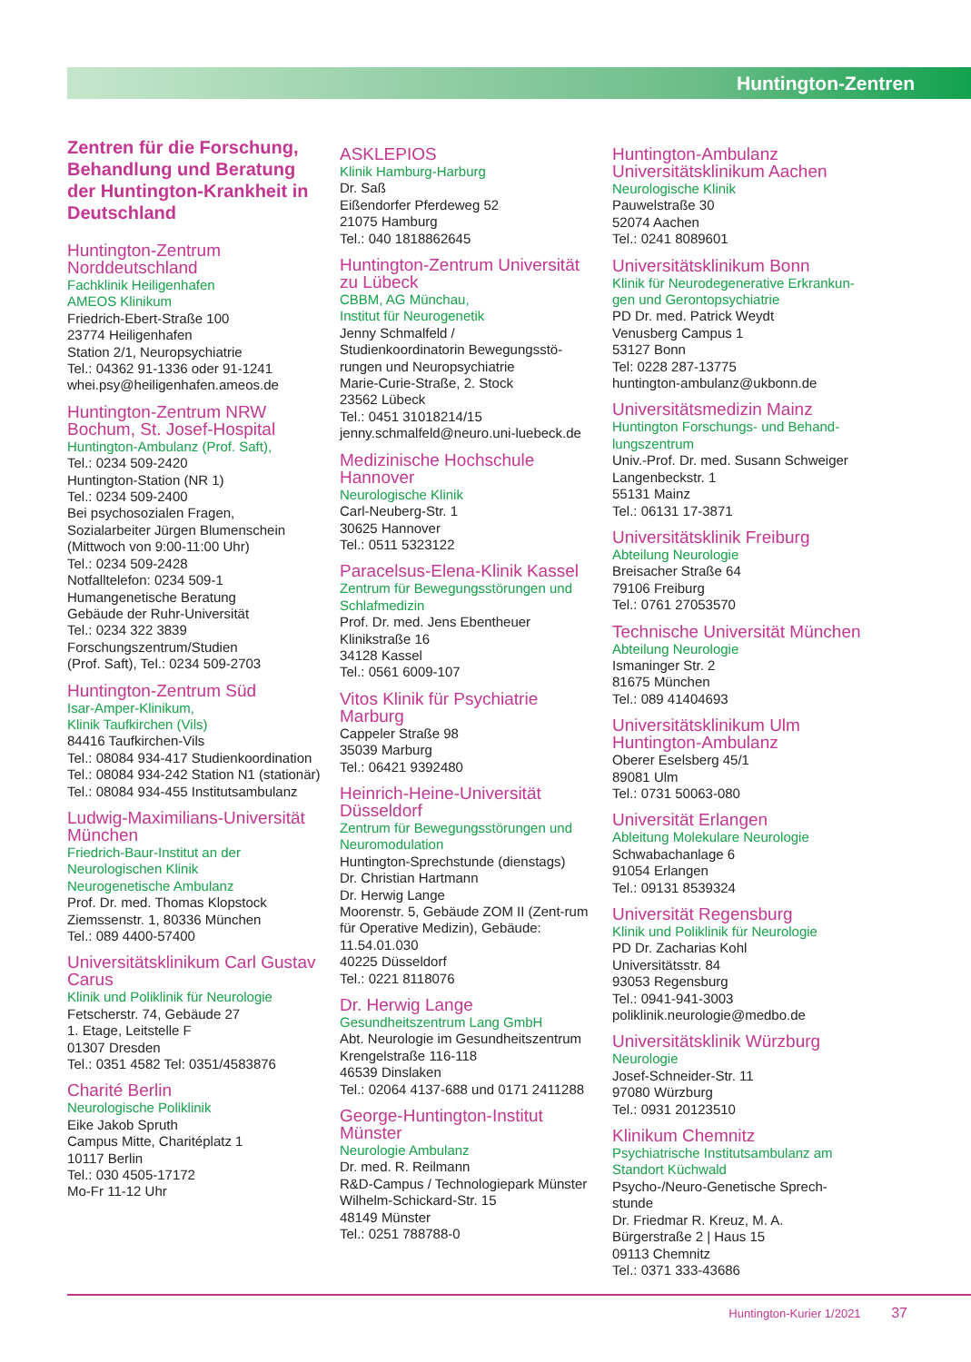Huntington-Zentren
Zentren für die Forschung, Behandlung und Beratung der Huntington-Krankheit in Deutschland
Huntington-Zentrum Norddeutschland
Fachklinik Heiligenhafen
AMEOS Klinikum
Friedrich-Ebert-Straße 100
23774 Heiligenhafen
Station 2/1, Neuropsychiatrie
Tel.: 04362 91-1336 oder 91-1241
whei.psy@heiligenhafen.ameos.de
Huntington-Zentrum NRW Bochum, St. Josef-Hospital
Huntington-Ambulanz (Prof. Saft),
Tel.: 0234 509-2420
Huntington-Station (NR 1)
Tel.: 0234 509-2400
Bei psychosozialen Fragen, Sozialarbeiter Jürgen Blumenschein (Mittwoch von 9:00-11:00 Uhr)
Tel.: 0234 509-2428
Notfalltelefon: 0234 509-1
Humangenetische Beratung
Gebäude der Ruhr-Universität
Tel.: 0234 322 3839
Forschungszentrum/Studien
(Prof. Saft), Tel.: 0234 509-2703
Huntington-Zentrum Süd
Isar-Amper-Klinikum,
Klinik Taufkirchen (Vils)
84416 Taufkirchen-Vils
Tel.: 08084 934-417 Studienkoordination
Tel.: 08084 934-242 Station N1 (stationär)
Tel.: 08084 934-455 Institutsambulanz
Ludwig-Maximilians-Universität München
Friedrich-Baur-Institut an der Neurologischen Klinik
Neurogenetische Ambulanz
Prof. Dr. med. Thomas Klopstock
Ziemssenstr. 1, 80336 München
Tel.: 089 4400-57400
Universitätsklinikum Carl Gustav Carus
Klinik und Poliklinik für Neurologie
Fetscherstr. 74, Gebäude 27
1. Etage, Leitstelle F
01307 Dresden
Tel.: 0351 4582 Tel: 0351/4583876
Charité Berlin
Neurologische Poliklinik
Eike Jakob Spruth
Campus Mitte, Charitéplatz 1
10117 Berlin
Tel.: 030 4505-17172
Mo-Fr 11-12 Uhr
ASKLEPIOS
Klinik Hamburg-Harburg
Dr. Saß
Eißendorfer Pferdeweg 52
21075 Hamburg
Tel.: 040 1818862645
Huntington-Zentrum Universität zu Lübeck
CBBM, AG Münchau,
Institut für Neurogenetik
Jenny Schmalfeld /
Studienkoordinatorin Bewegungsstö-rungen und Neuropsychiatrie
Marie-Curie-Straße, 2. Stock
23562 Lübeck
Tel.: 0451 31018214/15
jenny.schmalfeld@neuro.uni-luebeck.de
Medizinische Hochschule Hannover
Neurologische Klinik
Carl-Neuberg-Str. 1
30625 Hannover
Tel.: 0511 5323122
Paracelsus-Elena-Klinik Kassel
Zentrum für Bewegungsstörungen und Schlafmedizin
Prof. Dr. med. Jens Ebentheuer
Klinikstraße 16
34128 Kassel
Tel.: 0561 6009-107
Vitos Klinik für Psychiatrie Marburg
Cappeler Straße 98
35039 Marburg
Tel.: 06421 9392480
Heinrich-Heine-Universität Düsseldorf
Zentrum für Bewegungsstörungen und Neuromodulation
Huntington-Sprechstunde (dienstags)
Dr. Christian Hartmann
Dr. Herwig Lange
Moorenstr. 5, Gebäude ZOM II (Zent-rum für Operative Medizin), Gebäude: 11.54.01.030
40225 Düsseldorf
Tel.: 0221 8118076
Dr. Herwig Lange
Gesundheitszentrum Lang GmbH
Abt. Neurologie im Gesundheitszentrum
Krengelstraße 116-118
46539 Dinslaken
Tel.: 02064 4137-688 und 0171 2411288
George-Huntington-Institut Münster
Neurologie Ambulanz
Dr. med. R. Reilmann
R&D-Campus / Technologiepark Münster
Wilhelm-Schickard-Str. 15
48149 Münster
Tel.: 0251 788788-0
Huntington-Ambulanz Universitätsklinikum Aachen
Neurologische Klinik
Pauwelstraße 30
52074 Aachen
Tel.: 0241 8089601
Universitätsklinikum Bonn
Klinik für Neurodegenerative Erkrankun-gen und Gerontopsychiatrie
PD Dr. med. Patrick Weydt
Venusberg Campus 1
53127 Bonn
Tel: 0228 287-13775
huntington-ambulanz@ukbonn.de
Universitätsmedizin Mainz
Huntington Forschungs- und Behand-lungszentrum
Univ.-Prof. Dr. med. Susann Schweiger
Langenbeckstr. 1
55131 Mainz
Tel.: 06131 17-3871
Universitätsklinik Freiburg
Abteilung Neurologie
Breisacher Straße 64
79106 Freiburg
Tel.: 0761 27053570
Technische Universität München
Abteilung Neurologie
Ismaninger Str. 2
81675 München
Tel.: 089 41404693
Universitätsklinikum Ulm Huntington-Ambulanz
Oberer Eselsberg 45/1
89081 Ulm
Tel.: 0731 50063-080
Universität Erlangen
Ableitung Molekulare Neurologie
Schwabachanlage 6
91054 Erlangen
Tel.: 09131 8539324
Universität Regensburg
Klinik und Poliklinik für Neurologie
PD Dr. Zacharias Kohl
Universitätsstr. 84
93053 Regensburg
Tel.: 0941-941-3003
poliklinik.neurologie@medbo.de
Universitätsklinik Würzburg
Neurologie
Josef-Schneider-Str. 11
97080 Würzburg
Tel.: 0931 20123510
Klinikum Chemnitz
Psychiatrische Institutsambulanz am Standort Küchwald
Psycho-/Neuro-Genetische Sprech-stunde
Dr. Friedmar R. Kreuz, M. A.
Bürgerstraße 2 | Haus 15
09113 Chemnitz
Tel.: 0371 333-43686
Huntington-Kurier 1/2021 37